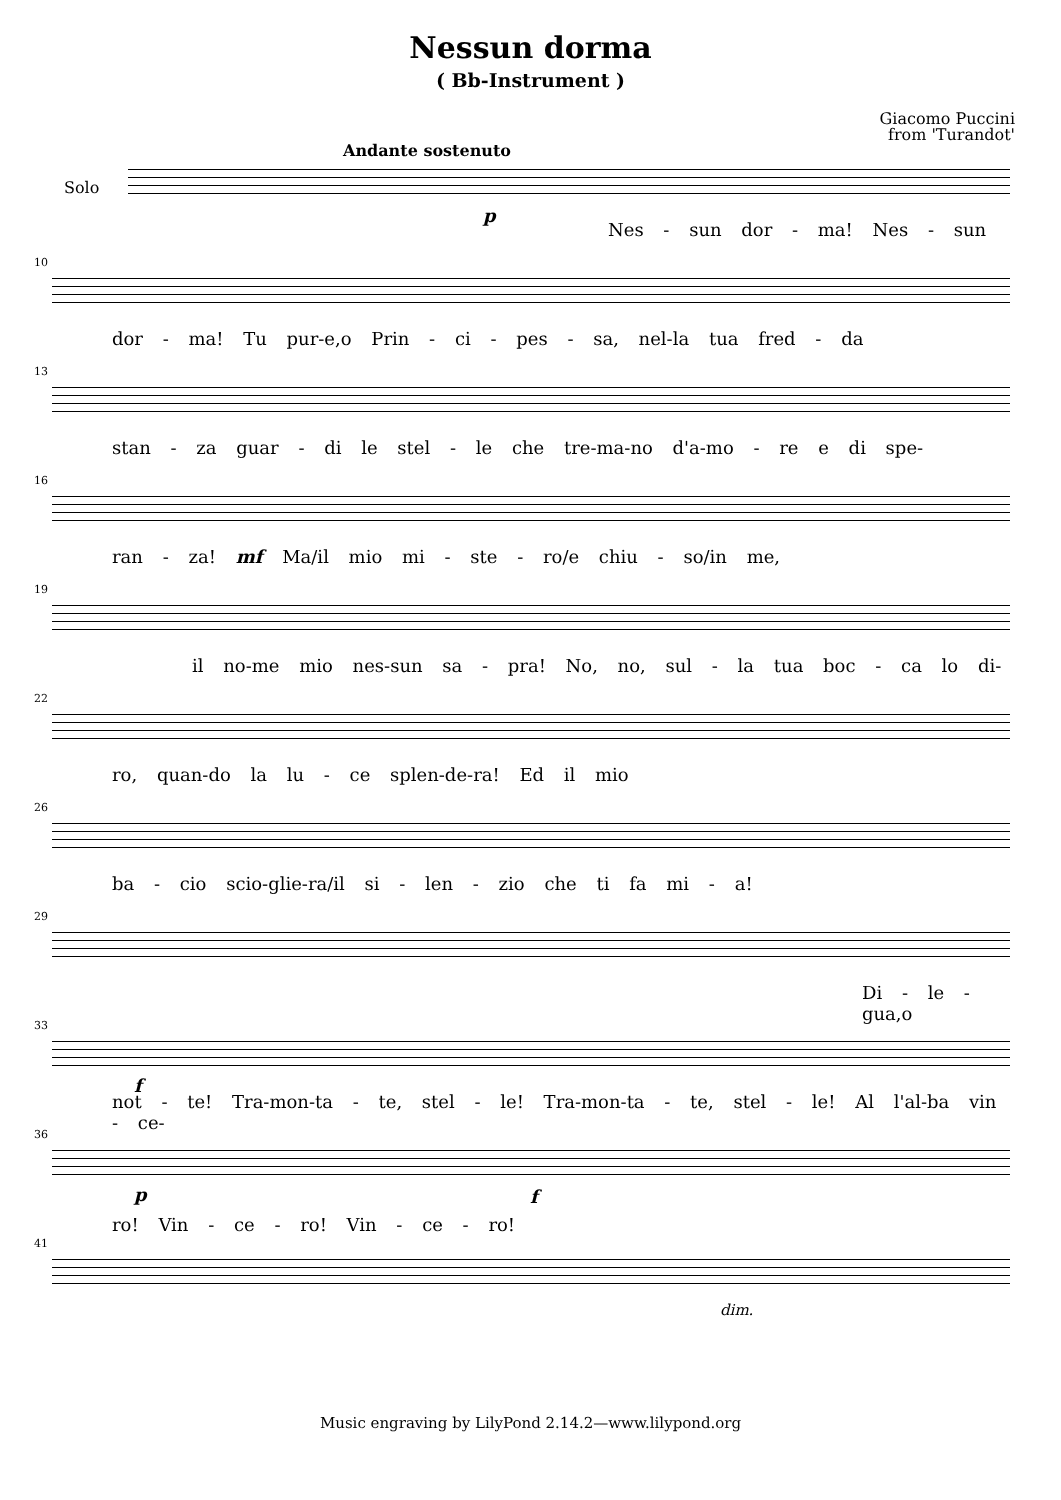Nessun dorma
( Bb-Instrument )
Giacomo Puccini
from 'Turandot'
Solo
Andante sostenuto
p
Nes - sun dor - ma! Nes - sun
10
dor - ma! Tu pur-e,o Prin - ci - pes - sa, nel-la tua fred - da
13
stan - za guar - di le stel - le che tre-ma-no d'a-mo - re e di spe-
16
ran - za! mf Ma/il mio mi - ste - ro/e chiu - so/in me,
19
il no-me mio nes-sun sa - pra! No, no, sul - la tua boc - ca lo di-
22
ro, quan-do la lu - ce splen-de-ra! Ed il mio
26
ba - cio scio-glie-ra/il si - len - zio che ti fa mi - a!
29
Di - le - gua,o
33
f
not - te! Tra-mon-ta - te, stel - le! Tra-mon-ta - te, stel - le! Al l'al-ba vin - ce-
36
p f
ro! Vin - ce - ro! Vin - ce - ro!
41
dim.
Music engraving by LilyPond 2.14.2—www.lilypond.org